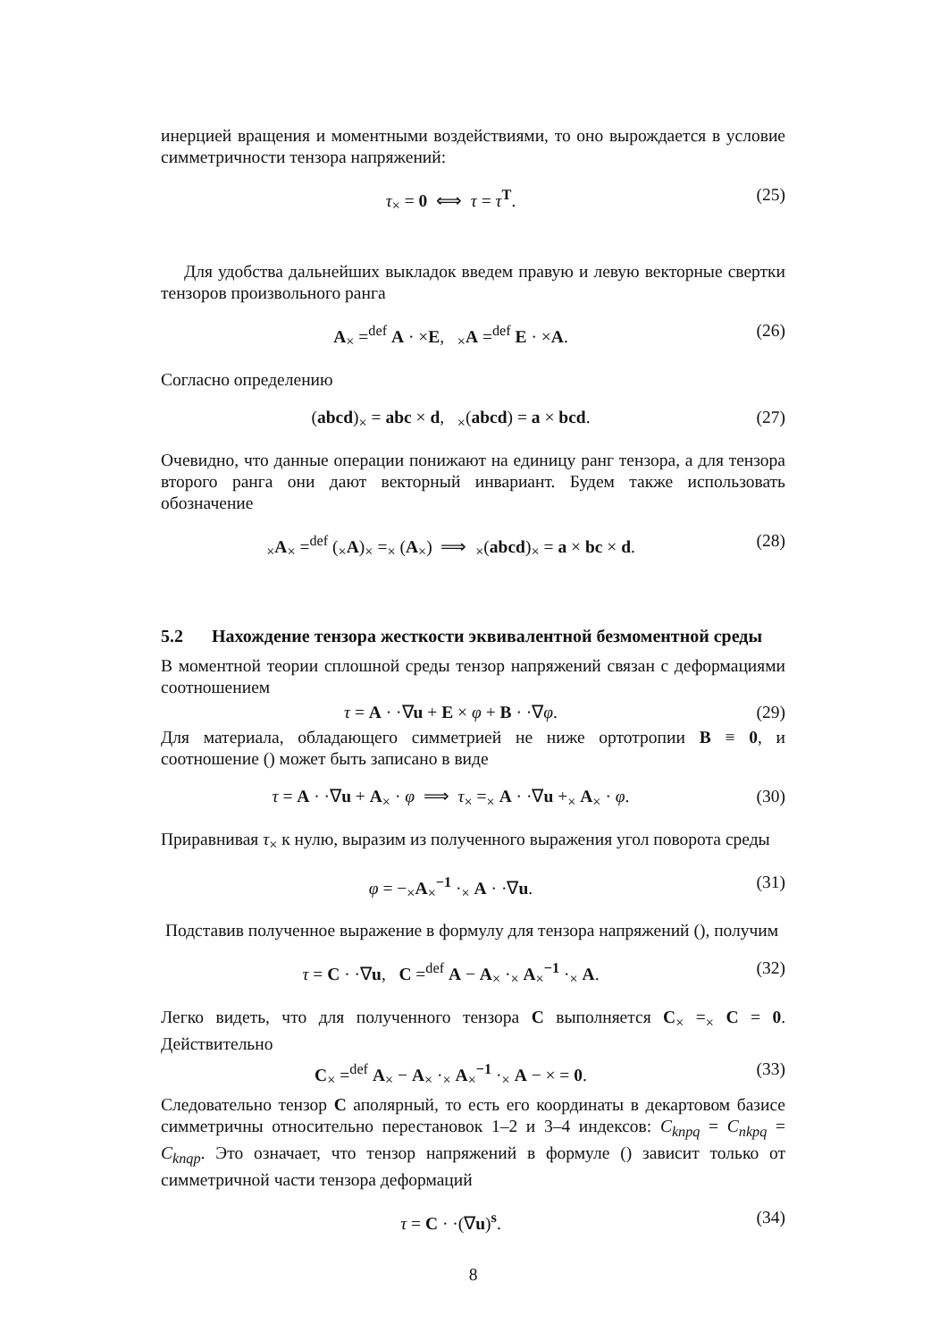инерцией вращения и моментными воздействиями, то оно вырождается в условие симметричности тензора напряжений:
τ<sub>×</sub> = 0 ⟺ τ = τ<sup>T</sup>. (25)
Для удобства дальнейших выкладок введем правую и левую векторные свертки тензоров произвольного ранга
A<sub>×</sub> =<sup>def</sup> A · ×E, <sub>×</sub>A =<sup>def</sup> E · ×A.
(26)
Согласно определению
(abcd)<sub>×</sub> = abc × d, <sub>×</sub>(abcd) = a × bcd.
(27)
Очевидно, что данные операции понижают на единицу ранг тензора, а для тензора второго ранга они дают векторный инвариант. Будем также использовать обозначение
<sub>×</sub>A<sub>×</sub> =<sup>def</sup> (<sub>×</sub>A)<sub>×</sub> =<sub>×</sub> (A<sub>×</sub>) ⟹ <sub>×</sub>(abcd)<sub>×</sub> = a × bc × d.
(28)
5.2 Нахождение тензора жесткости эквивалентной безмоментной среды
В моментной теории сплошной среды тензор напряжений связан с деформациями соотношением
τ = A · ·∇u + E × φ + B · ·∇φ. (29)
Для материала, обладающего симметрией не ниже ортотропии B ≡ 0, и соотношение () может быть записано в виде
τ = A · ·∇u + A<sub>×</sub> · φ ⟹ τ<sub>×</sub> =<sub>×</sub> A · ·∇u +<sub>×</sub> A<sub>×</sub> · φ.
(30)
Приравнивая τ<sub>×</sub> к нулю, выразим из полученного выражения угол поворота среды
φ = −<sub>×</sub>A<sub>×</sub><sup>−1</sup> ·<sub>×</sub> A · ·∇u. (31)
Подставив полученное выражение в формулу для тензора напряжений (), получим
τ = C · ·∇u, C =<sup>def</sup> A − A<sub>×</sub> ·<sub>×</sub> A<sub>×</sub><sup>−1</sup> ·<sub>×</sub> A.
(32)
Легко видеть, что для полученного тензора C выполняется C<sub>×</sub> =<sub>×</sub> C = 0. Действительно
C<sub>×</sub> =<sup>def</sup> A<sub>×</sub> − A<sub>×</sub> ·<sub>×</sub> A<sub>×</sub><sup>−1</sup> ·<sub>×</sub> A − × = 0.
(33)
Следовательно тензор C аполярный, то есть его координаты в декартовом базисе симметричны относительно перестановок 1–2 и 3–4 индексов: C<sub>knpq</sub> = C<sub>nkpq</sub> = C<sub>knqp</sub>. Это означает, что тензор напряжений в формуле () зависит только от симметричной части тензора деформаций
τ = C · ·(∇u)<sup>s</sup>. (34)
8